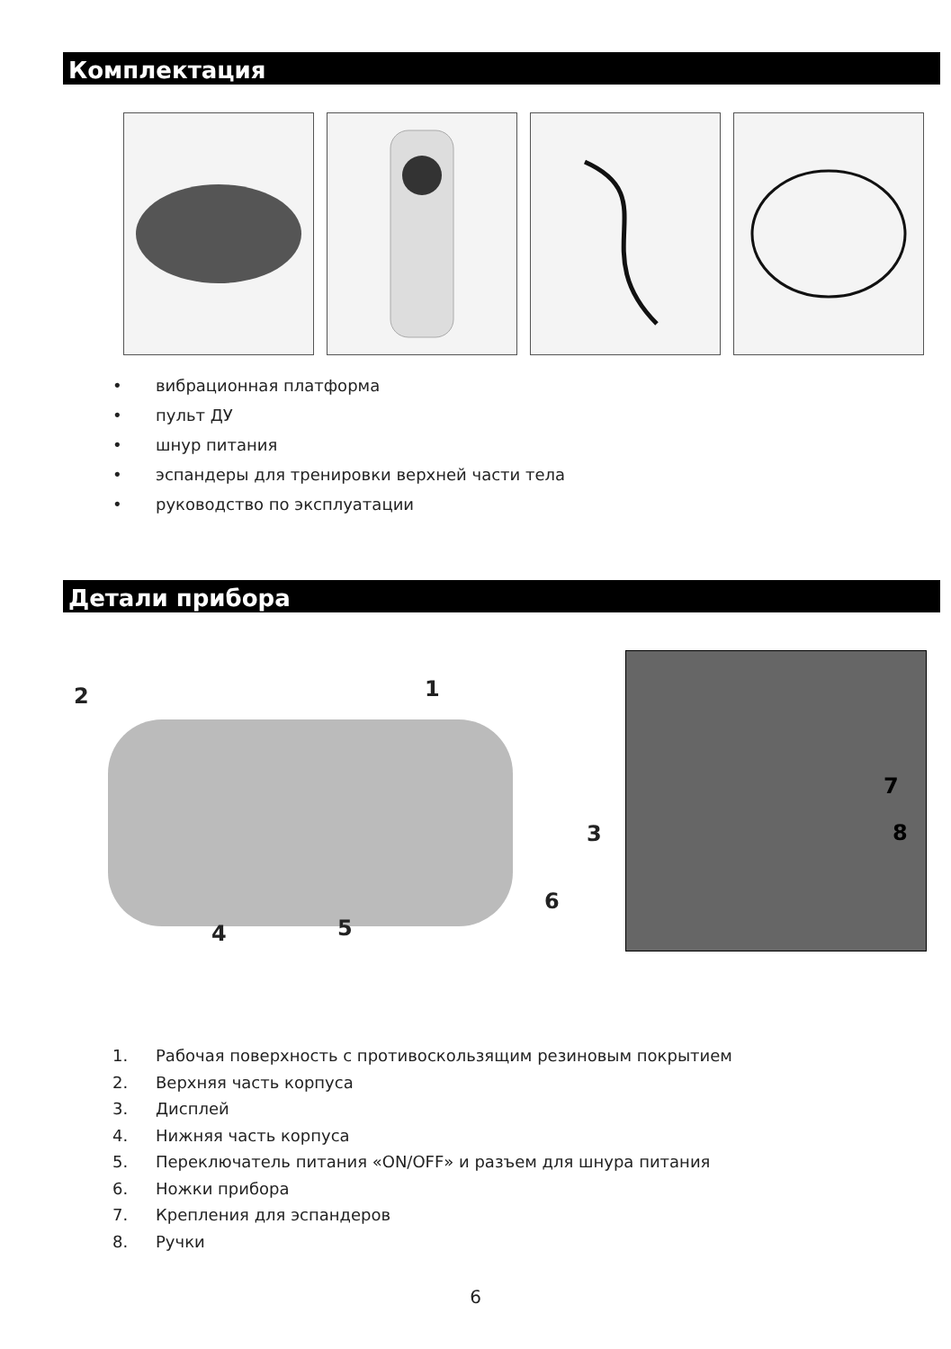Комплектация
• вибрационная платформа
• пульт ДУ
• шнур питания
• эспандеры для тренировки верхней части тела
• руководство по эксплуатации
Детали прибора
2 1
3
6
4 5
7
8
1. Рабочая поверхность с противоскользящим резиновым покрытием
2. Верхняя часть корпуса
3. Дисплей
4. Нижняя часть корпуса
5. Переключатель питания «ON/OFF» и разъем для шнура питания
6. Ножки прибора
7. Крепления для эспандеров
8. Ручки
6